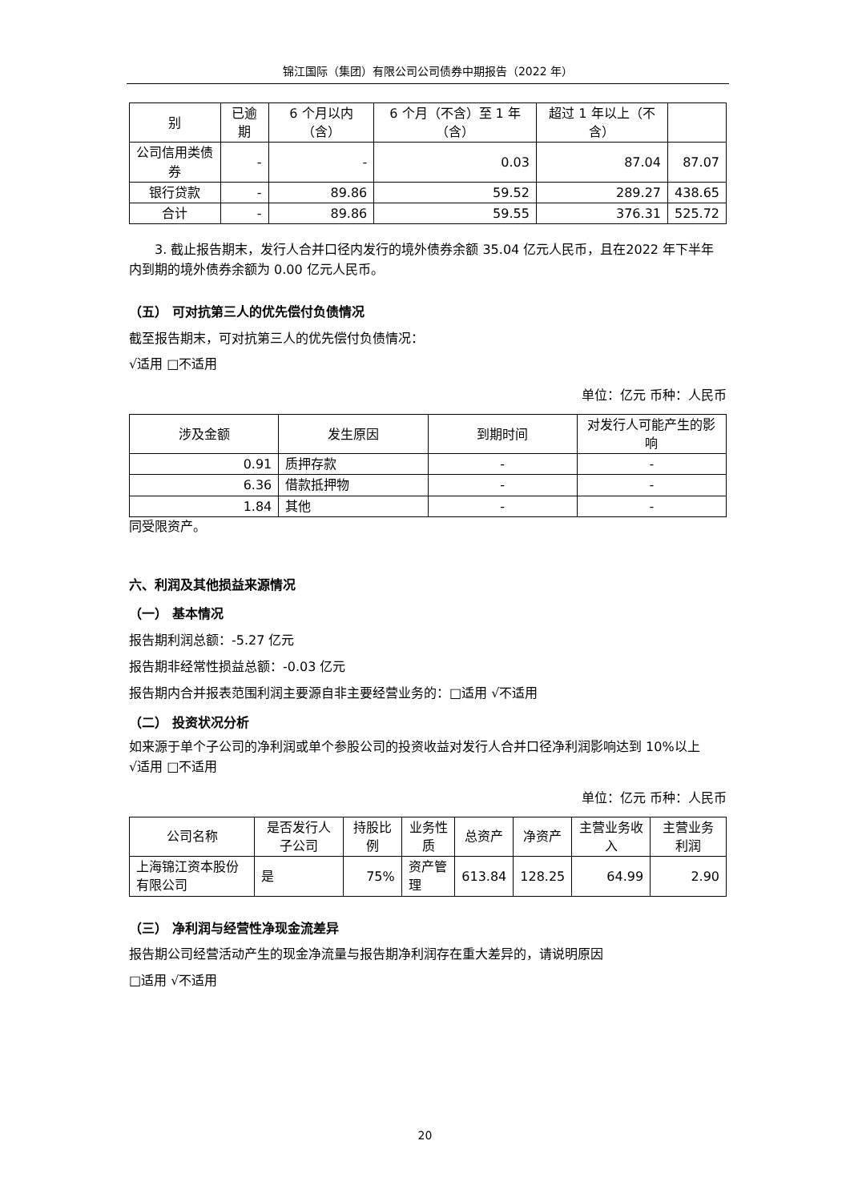锦江国际（集团）有限公司公司债券中期报告（2022 年）
| 别 | 已逾期 | 6 个月以内（含） | 6 个月（不含）至 1 年（含） | 超过 1 年以上（不含） | |
| 公司信用类债券 | - | - | 0.03 | 87.04 | 87.07 |
| 银行贷款 | - | 89.86 | 59.52 | 289.27 | 438.65 |
| 合计 | - | 89.86 | 59.55 | 376.31 | 525.72 |
3. 截止报告期末，发行人合并口径内发行的境外债券余额 35.04 亿元人民币，且在2022 年下半年内到期的境外债券余额为 0.00 亿元人民币。
（五） 可对抗第三人的优先偿付负债情况
截至报告期末，可对抗第三人的优先偿付负债情况：
√适用 □不适用
单位：亿元 币种：人民币
| 涉及金额 | 发生原因 | 到期时间 | 对发行人可能产生的影响 |
| 0.91 | 质押存款 | - | - |
| 6.36 | 借款抵押物 | - | - |
| 1.84 | 其他 | - | - |
同受限资产。
六、利润及其他损益来源情况
（一） 基本情况
报告期利润总额：-5.27 亿元
报告期非经常性损益总额：-0.03 亿元
报告期内合并报表范围利润主要源自非主要经营业务的：□适用 √不适用
（二） 投资状况分析
如来源于单个子公司的净利润或单个参股公司的投资收益对发行人合并口径净利润影响达到 10%以上
√适用 □不适用
单位：亿元 币种：人民币
| 公司名称 | 是否发行人子公司 | 持股比例 | 业务性质 | 总资产 | 净资产 | 主营业务收入 | 主营业务利润 |
| 上海锦江资本股份有限公司 | 是 | 75% | 资产管理 | 613.84 | 128.25 | 64.99 | 2.90 |
（三） 净利润与经营性净现金流差异
报告期公司经营活动产生的现金净流量与报告期净利润存在重大差异的，请说明原因
□适用 √不适用
20